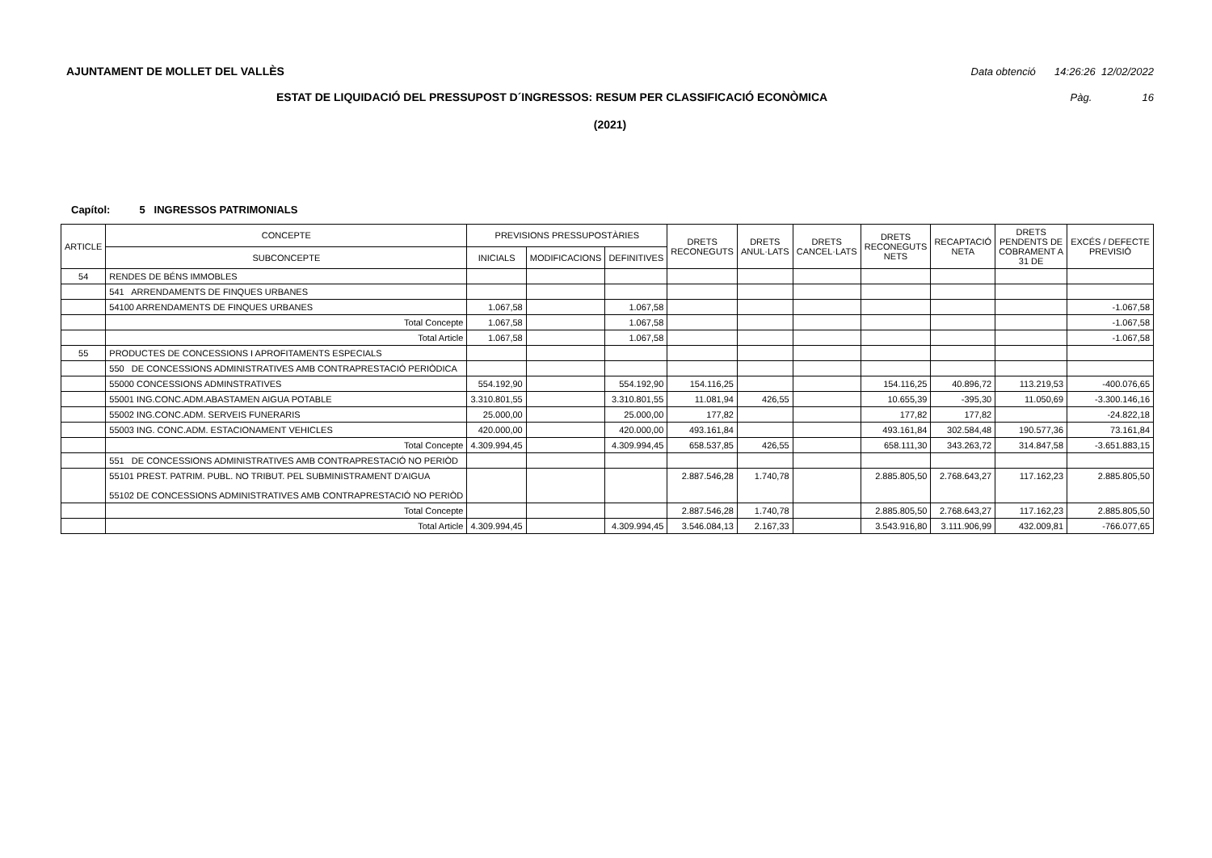AJUNTAMENT DE MOLLET DEL VALLÈS Data obtenció 14:26:26 12/02/2022
ESTAT DE LIQUIDACIÓ DEL PRESSUPOST D´INGRESSOS: RESUM PER CLASSIFICACIÓ ECONÒMICA Pàg. 16
(2021)
Capítol: 5 INGRESSOS PATRIMONIALS
| ARTICLE | CONCEPTE | PREVISIONS PRESSUPOSTÀRIES | | | DRETS RECONEGUTS | DRETS ANUL·LATS | DRETS CANCEL·LATS | DRETS RECONEGUTS NETS | RECAPTACIÓ NETA | DRETS PENDENTS DE COBRAMENT A 31 DE | EXCÉS / DEFECTE PREVISIÓ |
| --- | --- | --- | --- | --- | --- | --- | --- | --- | --- | --- | --- |
| | SUBCONCEPTE | INICIALS | MODIFICACIONS | DEFINITIVES | | | | | | | |
| 54 | RENDES DE BÉNS IMMOBLES | | | | | | | | | | |
| | 541 ARRENDAMENTS DE FINQUES URBANES | | | | | | | | | | |
| | 54100 ARRENDAMENTS DE FINQUES URBANES | 1.067,58 | | 1.067,58 | | | | | | | -1.067,58 |
| | Total Concepte | 1.067,58 | | 1.067,58 | | | | | | | -1.067,58 |
| | Total Article | 1.067,58 | | 1.067,58 | | | | | | | -1.067,58 |
| 55 | PRODUCTES DE CONCESSIONS I APROFITAMENTS ESPECIALS | | | | | | | | | | |
| | 550 DE CONCESSIONS ADMINISTRATIVES AMB CONTRAPRESTACIÓ PERIÒDICA | | | | | | | | | | |
| | 55000 CONCESSIONS ADMINSTRATIVES | 554.192,90 | | 554.192,90 | 154.116,25 | | | 154.116,25 | 40.896,72 | 113.219,53 | -400.076,65 |
| | 55001 ING.CONC.ADM.ABASTAMEN AIGUA POTABLE | 3.310.801,55 | | 3.310.801,55 | 11.081,94 | 426,55 | | 10.655,39 | -395,30 | 11.050,69 | -3.300.146,16 |
| | 55002 ING.CONC.ADM. SERVEIS FUNERARIS | 25.000,00 | | 25.000,00 | 177,82 | | | 177,82 | 177,82 | | -24.822,18 |
| | 55003 ING. CONC.ADM. ESTACIONAMENT VEHICLES | 420.000,00 | | 420.000,00 | 493.161,84 | | | 493.161,84 | 302.584,48 | 190.577,36 | 73.161,84 |
| | Total Concepte | 4.309.994,45 | | 4.309.994,45 | 658.537,85 | 426,55 | | 658.111,30 | 343.263,72 | 314.847,58 | -3.651.883,15 |
| | 551 DE CONCESSIONS ADMINISTRATIVES AMB CONTRAPRESTACIÓ NO PERIÒD | | | | | | | | | | |
| | 55101 PREST. PATRIM. PUBL. NO TRIBUT. PEL SUBMINISTRAMENT D'AIGUA 55102 DE CONCESSIONS ADMINISTRATIVES AMB CONTRAPRESTACIÓ NO PERIÒD | | | | 2.887.546,28 | 1.740,78 | | 2.885.805,50 | 2.768.643,27 | 117.162,23 | 2.885.805,50 |
| | Total Concepte | | | | 2.887.546,28 | 1.740,78 | | 2.885.805,50 | 2.768.643,27 | 117.162,23 | 2.885.805,50 |
| | Total Article | 4.309.994,45 | | 4.309.994,45 | 3.546.084,13 | 2.167,33 | | 3.543.916,80 | 3.111.906,99 | 432.009,81 | -766.077,65 |